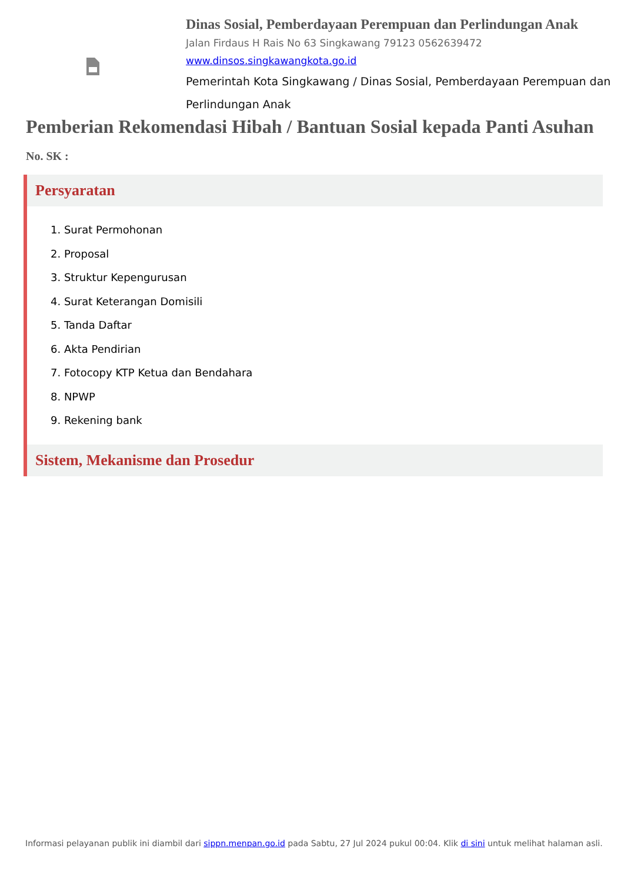Dinas Sosial, Pemberdayaan Perempuan dan Perlindungan Anak
Jalan Firdaus H Rais No 63 Singkawang 79123 0562639472
www.dinsos.singkawangkota.go.id
Pemerintah Kota Singkawang / Dinas Sosial, Pemberdayaan Perempuan dan Perlindungan Anak
Pemberian Rekomendasi Hibah / Bantuan Sosial kepada Panti Asuhan
No. SK :
Persyaratan
1. Surat Permohonan
2. Proposal
3. Struktur Kepengurusan
4. Surat Keterangan Domisili
5. Tanda Daftar
6. Akta Pendirian
7. Fotocopy KTP Ketua dan Bendahara
8. NPWP
9. Rekening bank
Sistem, Mekanisme dan Prosedur
Informasi pelayanan publik ini diambil dari sippn.menpan.go.id pada Sabtu, 27 Jul 2024 pukul 00:04. Klik di sini untuk melihat halaman asli.